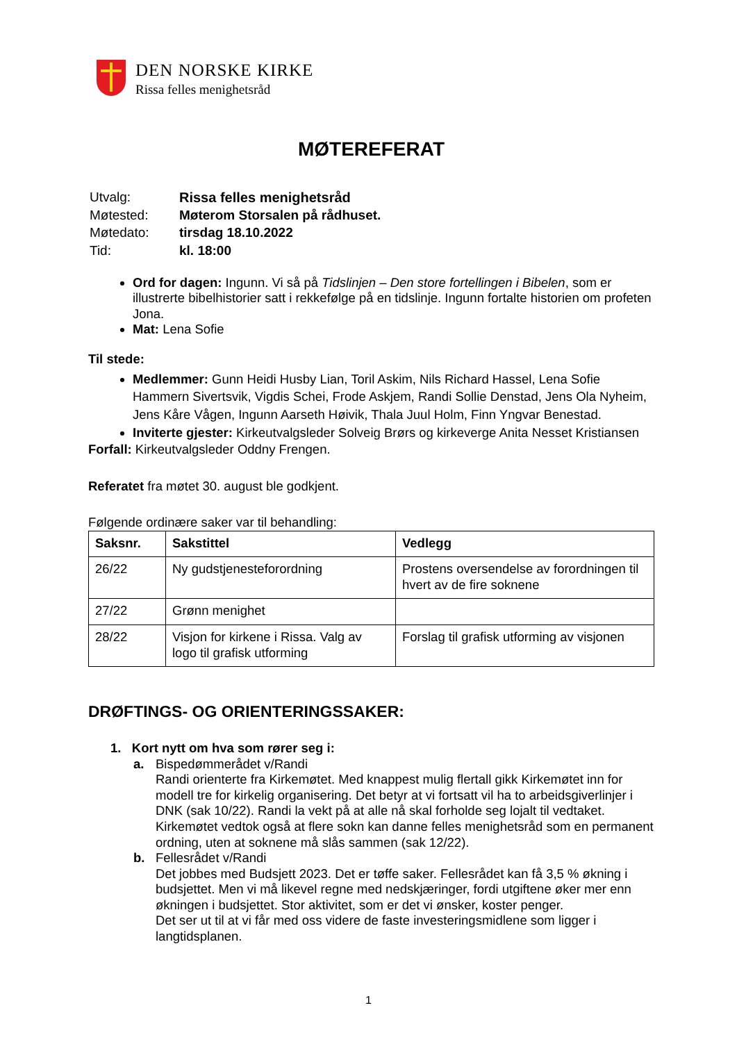DEN NORSKE KIRKE
Rissa felles menighetsråd
MØTEREFERAT
| Utvalg: | Rissa felles menighetsråd |
| Møtested: | Møterom Storsalen på rådhuset. |
| Møtedato: | tirsdag 18.10.2022 |
| Tid: | kl. 18:00 |
Ord for dagen: Ingunn. Vi så på Tidslinjen – Den store fortellingen i Bibelen, som er illustrerte bibelhistorier satt i rekkefølge på en tidslinje. Ingunn fortalte historien om profeten Jona.
Mat: Lena Sofie
Til stede:
Medlemmer: Gunn Heidi Husby Lian, Toril Askim, Nils Richard Hassel, Lena Sofie Hammern Sivertsvik, Vigdis Schei, Frode Askjem, Randi Sollie Denstad, Jens Ola Nyheim, Jens Kåre Vågen, Ingunn Aarseth Høivik, Thala Juul Holm, Finn Yngvar Benestad.
Inviterte gjester: Kirkeutvalgsleder Solveig Brørs og kirkeverge Anita Nesset Kristiansen
Forfall: Kirkeutvalgsleder Oddny Frengen.
Referatet fra møtet 30. august ble godkjent.
Følgende ordinære saker var til behandling:
| Saksnr. | Sakstittel | Vedlegg |
| --- | --- | --- |
| 26/22 | Ny gudstjenesteforordning | Prostens oversendelse av forordningen til hvert av de fire soknene |
| 27/22 | Grønn menighet | |
| 28/22 | Visjon for kirkene i Rissa. Valg av logo til grafisk utforming | Forslag til grafisk utforming av visjonen |
DRØFTINGS- OG ORIENTERINGSSAKER:
1. Kort nytt om hva som rører seg i:
a. Bispedømmerådet v/Randi
Randi orienterte fra Kirkemøtet. Med knappest mulig flertall gikk Kirkemøtet inn for modell tre for kirkelig organisering. Det betyr at vi fortsatt vil ha to arbeidsgiverlinjer i DNK (sak 10/22). Randi la vekt på at alle nå skal forholde seg lojalt til vedtaket.
Kirkemøtet vedtok også at flere sokn kan danne felles menighetsråd som en permanent ordning, uten at soknene må slås sammen (sak 12/22).
b. Fellesrådet v/Randi
Det jobbes med Budsjett 2023. Det er tøffe saker. Fellesrådet kan få 3,5 % økning i budsjettet. Men vi må likevel regne med nedskjæringer, fordi utgiftene øker mer enn økningen i budsjettet. Stor aktivitet, som er det vi ønsker, koster penger.
Det ser ut til at vi får med oss videre de faste investeringsmidlene som ligger i langtidsplanen.
1